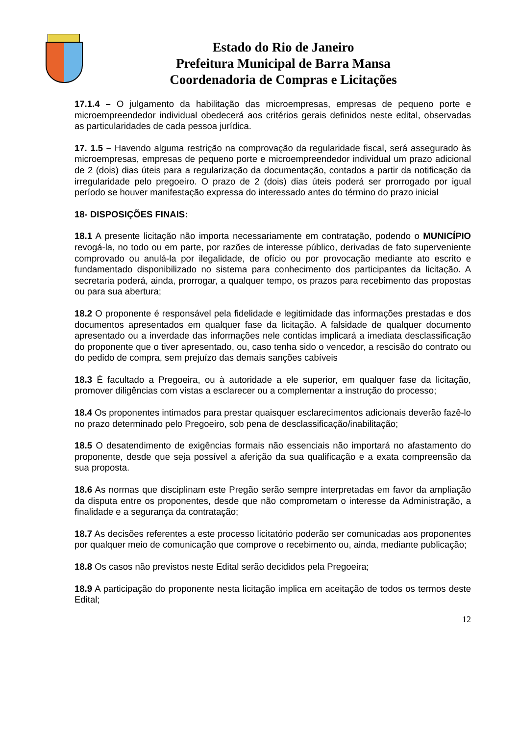Estado do Rio de Janeiro
Prefeitura Municipal de Barra Mansa
Coordenadoria de Compras e Licitações
17.1.4 – O julgamento da habilitação das microempresas, empresas de pequeno porte e microempreendedor individual obedecerá aos critérios gerais definidos neste edital, observadas as particularidades de cada pessoa jurídica.
17. 1.5 – Havendo alguma restrição na comprovação da regularidade fiscal, será assegurado às microempresas, empresas de pequeno porte e microempreendedor individual um prazo adicional de 2 (dois) dias úteis para a regularização da documentação, contados a partir da notificação da irregularidade pelo pregoeiro. O prazo de 2 (dois) dias úteis poderá ser prorrogado por igual período se houver manifestação expressa do interessado antes do término do prazo inicial
18- DISPOSIÇÕES FINAIS:
18.1 A presente licitação não importa necessariamente em contratação, podendo o MUNICÍPIO revogá-la, no todo ou em parte, por razões de interesse público, derivadas de fato superveniente comprovado ou anulá-la por ilegalidade, de ofício ou por provocação mediante ato escrito e fundamentado disponibilizado no sistema para conhecimento dos participantes da licitação. A secretaria poderá, ainda, prorrogar, a qualquer tempo, os prazos para recebimento das propostas ou para sua abertura;
18.2 O proponente é responsável pela fidelidade e legitimidade das informações prestadas e dos documentos apresentados em qualquer fase da licitação. A falsidade de qualquer documento apresentado ou a inverdade das informações nele contidas implicará a imediata desclassificação do proponente que o tiver apresentado, ou, caso tenha sido o vencedor, a rescisão do contrato ou do pedido de compra, sem prejuízo das demais sanções cabíveis
18.3 É facultado a Pregoeira, ou à autoridade a ele superior, em qualquer fase da licitação, promover diligências com vistas a esclarecer ou a complementar a instrução do processo;
18.4 Os proponentes intimados para prestar quaisquer esclarecimentos adicionais deverão fazê-lo no prazo determinado pelo Pregoeiro, sob pena de desclassificação/inabilitação;
18.5 O desatendimento de exigências formais não essenciais não importará no afastamento do proponente, desde que seja possível a aferição da sua qualificação e a exata compreensão da sua proposta.
18.6 As normas que disciplinam este Pregão serão sempre interpretadas em favor da ampliação da disputa entre os proponentes, desde que não comprometam o interesse da Administração, a finalidade e a segurança da contratação;
18.7 As decisões referentes a este processo licitatório poderão ser comunicadas aos proponentes por qualquer meio de comunicação que comprove o recebimento ou, ainda, mediante publicação;
18.8 Os casos não previstos neste Edital serão decididos pela Pregoeira;
18.9 A participação do proponente nesta licitação implica em aceitação de todos os termos deste Edital;
12